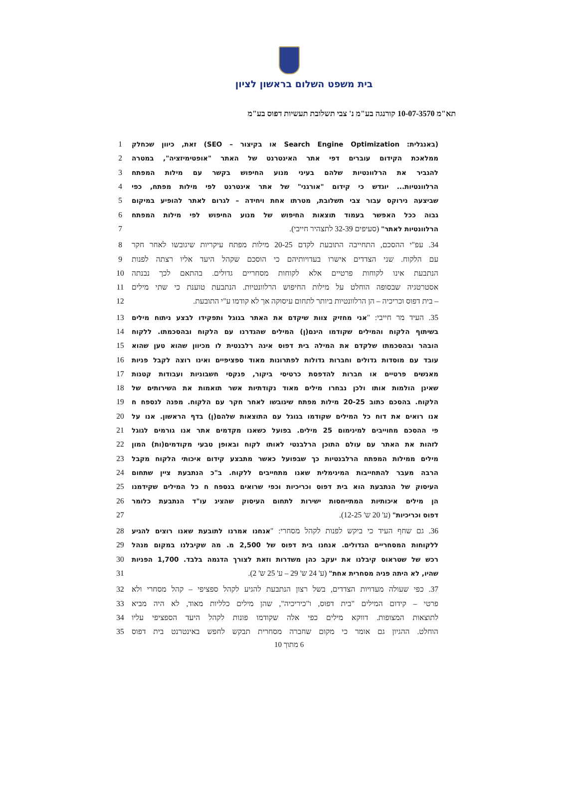בית משפט השלום בראשון לציון
תא"מ 10-07-3570 קורנגה בע"מ נ' צבי תשלובת תעשיות דפוס בע"מ
(באנגלית: Search Engine Optimization או בקיצור – SEO) זאת, כיוון שכחלק
1
ממלאכת הקידום עוברים דפי אתר האינטרנט של האתר "אופטימיזציה", במטרה 2
להגביר את הרלוונטיות שלהם בעיני מנוע החיפוש בקשר עם מילות המפתח 3
הרלוונטיות... יוגדש כי קידום "אורגני" של אתר אינטרנט לפי מילות מפתח, כפי
4
שביצעה נירוקס עבור צבי תשלובת, מטרתו אחת ויחידה – לגרום לאתר להופיע במיקום
5
גבוה ככל האפשר בעמוד תוצאות החיפוש של מנוע החיפוש לפי מילות המפתח 6
הרלוונטיות לאתר" (סעיפים 32-39 לתצהיר חייבי). 7
34. עפ"י ההסכם, התחייבה התובעת לקדם 20-25 מילות מפתח עיקריות שיגובשו לאחר חקר
8
עם הלקוח. שני הצדדים אישרו בעדויותיהם כי הוסכם שקהל היעד אליו רצתה לפנות
9
הנתבעת אינו לקוחות פרטיים אלא לקוחות מסחריים גדולים. בהתאם לכך נבנתה
10
אסטרטגיה שבסופה הוחלט על מילות החיפוש הרלוונטיות. הנתבעת טוענת כי שתי מילים
11
– בית דפוס וכריכיה – הן הרלוונטיות ביותר לתחום עיסוקה אך לא קודמו ע"י התובעת.
12
35. העיד מר חייבי: "אני מחזיק צוות שיקדם את האתר בגוגל ותפקידו לבצע ניתוח מילים
13
בשיתוף הלקוח והמילים שקודמו הינם(ן) המילים שהגדרנו עם הלקוח ובהסכמתו. ללקוח
14
הובהר ובהסכמתו שלקדם את המילה בית דפוס אינה רלבנטית לו מכיוון שהוא טען שהוא
15
עובד עם מוסדות גדולים וחברות גדולות לפתרונות מאוד ספציפיים ואינו רוצה לקבל פניות
16
מאנשים פרטיים או חברות להדפסת כרטיסי ביקור, פנקסי חשבוניות ועבודות קטנות
17
שאינן הולמות אותו ולכן נבחרו מילים מאוד נקודתיות אשר תואמות את השירותים של
18
הלקוח. בהסכם כתוב 20-25 מילות מפתח שיגובשו לאחר חקר עם הלקוח. מפנה לנספח ח
19
אנו רואים את דוח כל המילים שקודמו בגוגל עם התוצאות שלהם(ן) בדף הראשון. אנו על
20
פי ההסכם מחוייבים למינימום 25 מילים. בפועל כשאנו מקדמים אתר אנו גורמים לגוגל
21
לזהות את האתר עם עולם התוכן הרלבנטי לאותו לקוח ובאופן טבעי מקודמים(ות) המון
22
מילים ממילות המפתח הרלבנטיות כך שבפועל כאשר מתבצע קידום איכותי הלקוח מקבל
23
הרבה מעבר להתחייבות המינימלית שאנו מתחייבים ללקוח. ב"כ הנתבעת ציין שתחום
24
העיסוק של הנתבעת הוא בית דפוס וכריכיות וכפי שרואים בנספח ח כל המילים שקידמנו
25
הן מילים איכותיות המתייחסות ישירות לתחום העיסוק שהציג עו"ד הנתבעת כלומר
26
דפוס וכריכיות" (ע' 20 ש' 12-25). 27
36. גם שחף העיד כי ביקש לפנות לקהל מסחרי: "אנחנו אמרנו לתובעת שאנו רוצים להגיע
28
ללקוחות המסחריים הגדולים. אנחנו בית דפוס של 2,500 מ. מה שקיבלנו במקום מנהל
29
רכש של שטראוס קיבלנו את יעקב כהן משדרות וזאת לצורך הדגמה בלבד. 1,700 הפניות
30
שהיו, לא היתה פניה מסחרית אחת" (ע' 24 ש' 29 – ע' 25 ש' 2). 31
37. כפי שעולה מעדויות הצדדים, בשל רצון הנתבעת להגיע לקהל ספציפי – קהל מסחרי ולא
32
פרטי – קידום המילים "בית דפוס, ו"כיריכיה", שהן מילים כלליות מאוד, לא היה מביא
33
לתוצאות המצופות. דווקא מילים כפי אלה שקודמו פונות לקהל היעד הספציפי עליו
34
הוחלט. ההגיון גם אומר כי מקום שחברה מסחרית תבקש לחפש באינטרנט בית דפוס
35
6 מתוך 10